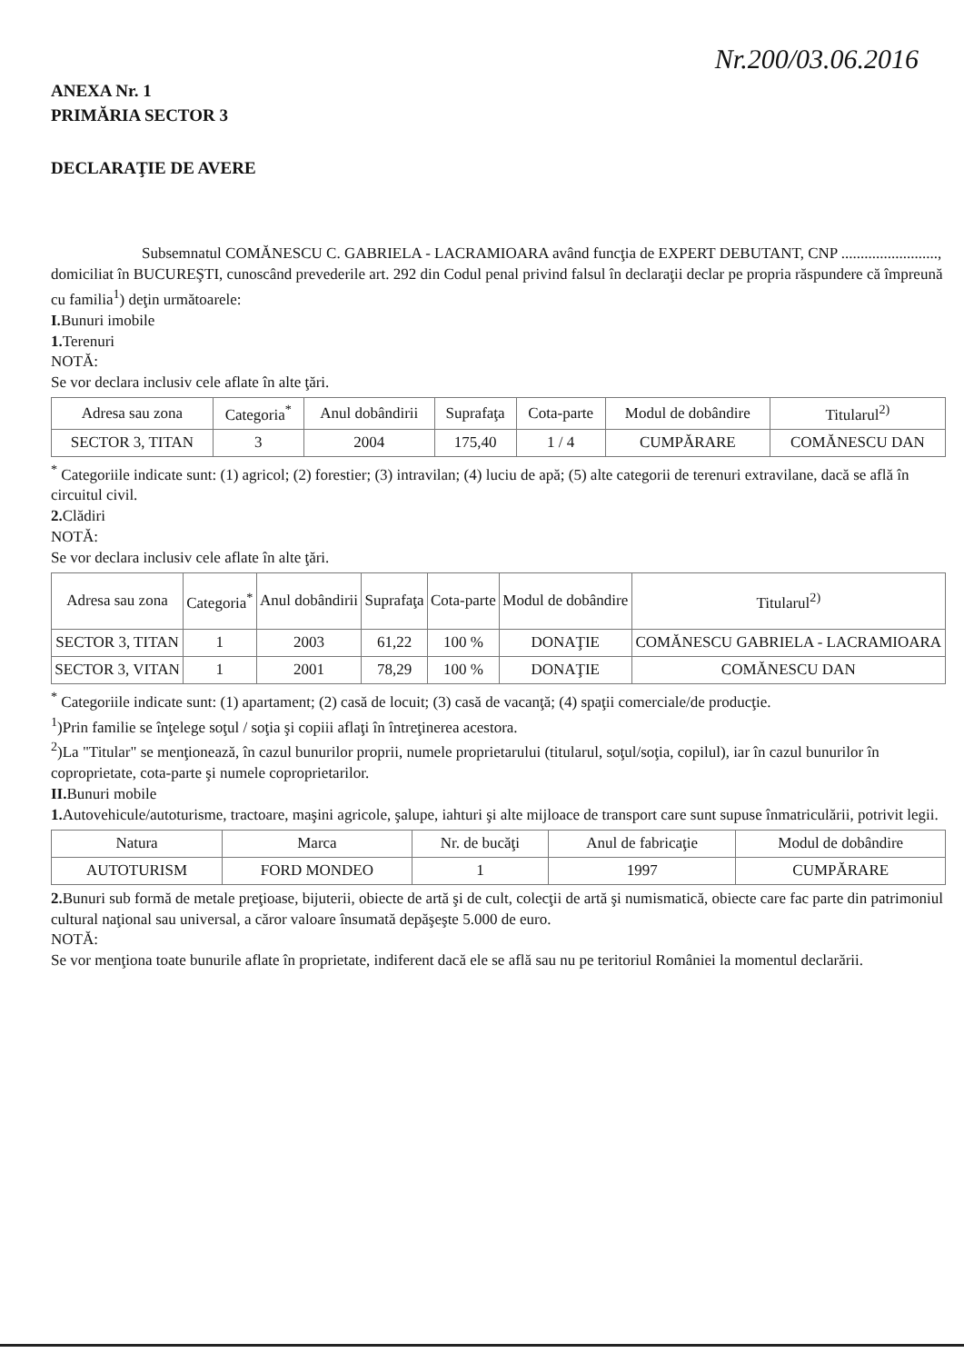Nr.200/03.06.2016
ANEXA Nr. 1
PRIMĂRIA SECTOR 3
DECLARAŢIE DE AVERE
Subsemnatul COMĂNESCU C. GABRIELA - LACRAMIOARA având funcţia de EXPERT DEBUTANT, CNP ........................., domiciliat în BUCUREŞTI, cunoscând prevederile art. 292 din Codul penal privind falsul în declaraţii declar pe propria răspundere că împreună cu familia<sup>1</sup>) deţin următoarele:
I. Bunuri imobile
1. Terenuri
NOTĂ:
Se vor declara inclusiv cele aflate în alte ţări.
| Adresa sau zona | Categoria<sup>*</sup> | Anul dobândirii | Suprafaţa | Cota-parte | Modul de dobândire | Titularul<sup>2)</sup> |
| --- | --- | --- | --- | --- | --- | --- |
| SECTOR 3, TITAN | 3 | 2004 | 175,40 | 1 / 4 | CUMPĂRARE | COMĂNESCU DAN |
<sup>*</sup> Categoriile indicate sunt: (1) agricol; (2) forestier; (3) intravilan; (4) luciu de apă; (5) alte categorii de terenuri extravilane, dacă se află în circuitul civil.
2. Clădiri
NOTĂ:
Se vor declara inclusiv cele aflate în alte ţări.
| Adresa sau zona | Categoria<sup>*</sup> | Anul dobândirii | Suprafaţa | Cota-parte | Modul de dobândire | Titularul<sup>2)</sup> |
| --- | --- | --- | --- | --- | --- | --- |
| SECTOR 3, TITAN | 1 | 2003 | 61,22 | 100 % | DONAŢIE | COMĂNESCU GABRIELA - LACRAMIOARA |
| SECTOR 3, VITAN | 1 | 2001 | 78,29 | 100 % | DONAŢIE | COMĂNESCU DAN |
<sup>*</sup> Categoriile indicate sunt: (1) apartament; (2) casă de locuit; (3) casă de vacanţă; (4) spaţii comerciale/de producţie.
<sup>1</sup>)Prin familie se înţelege soţul / soţia şi copiii aflaţi în întreţinerea acestora.
<sup>2</sup>)La "Titular" se menţionează, în cazul bunurilor proprii, numele proprietarului (titularul, soţul/soţia, copilul), iar în cazul bunurilor în coproprietate, cota-parte şi numele coproprietarilor.
II. Bunuri mobile
1. Autovehicule/autoturisme, tractoare, maşini agricole, şalupe, iahturi şi alte mijloace de transport care sunt supuse înmatriculării, potrivit legii.
| Natura | Marca | Nr. de bucăţi | Anul de fabricaţie | Modul de dobândire |
| --- | --- | --- | --- | --- |
| AUTOTURISM | FORD MONDEO | 1 | 1997 | CUMPĂRARE |
2. Bunuri sub formă de metale preţioase, bijuterii, obiecte de artă şi de cult, colecţii de artă şi numismatică, obiecte care fac parte din patrimoniul cultural naţional sau universal, a căror valoare însumată depăşeşte 5.000 de euro.
NOTĂ:
Se vor menţiona toate bunurile aflate în proprietate, indiferent dacă ele se află sau nu pe teritoriul României la momentul declarării.